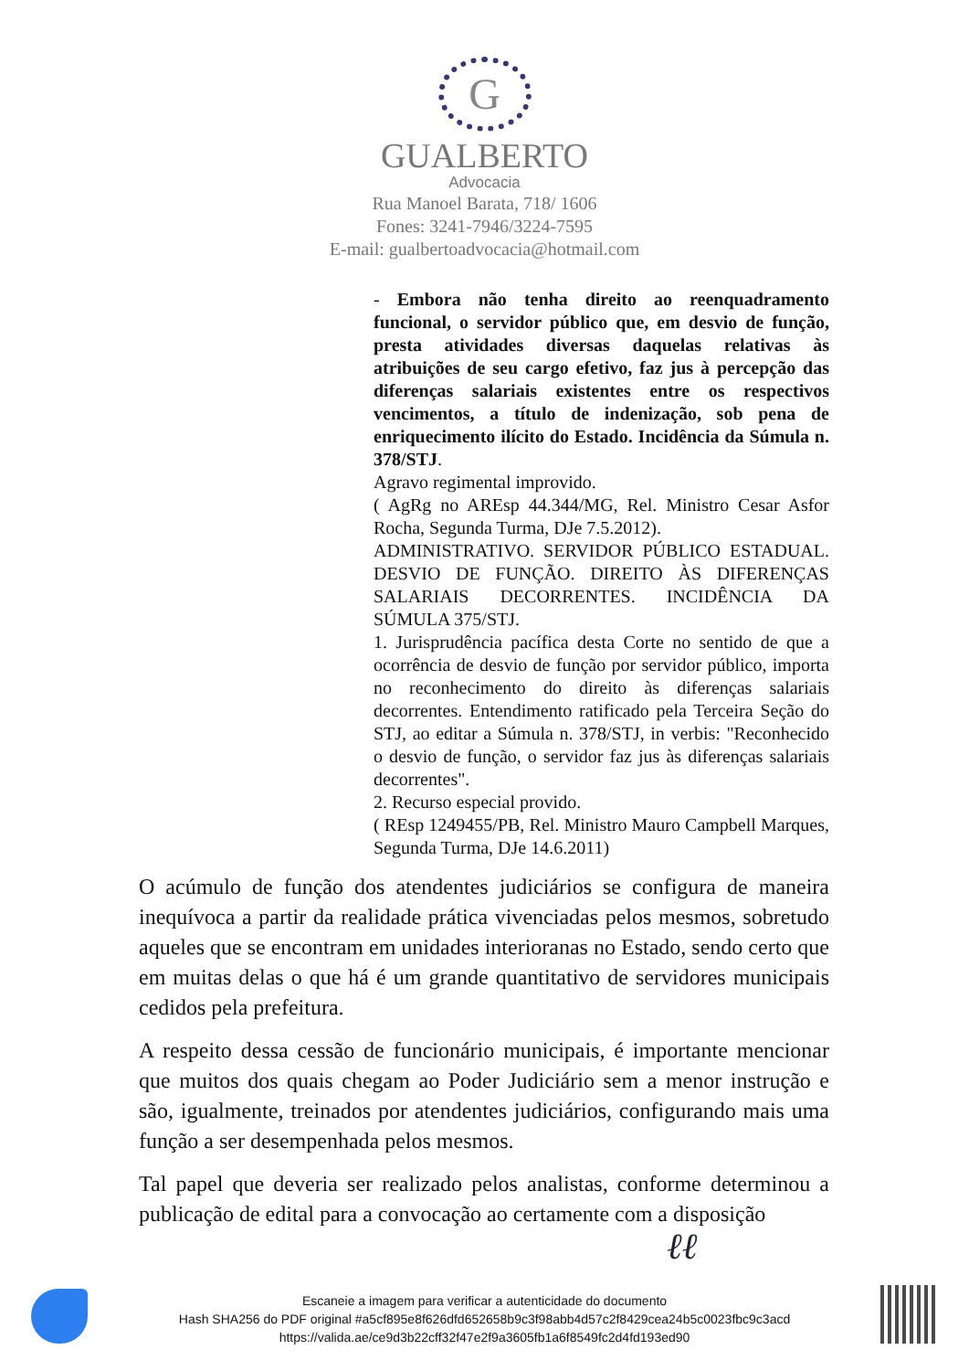G
GUALBERTO
Advocacia
Rua Manoel Barata, 718/ 1606
Fones: 3241-7946/3224-7595
E-mail: gualbertoadvocacia@hotmail.com
- Embora não tenha direito ao reenquadramento funcional, o servidor público que, em desvio de função, presta atividades diversas daquelas relativas às atribuições de seu cargo efetivo, faz jus à percepção das diferenças salariais existentes entre os respectivos vencimentos, a título de indenização, sob pena de enriquecimento ilícito do Estado. Incidência da Súmula n. 378/STJ.
Agravo regimental improvido.
( AgRg no AREsp 44.344/MG, Rel. Ministro Cesar Asfor Rocha, Segunda Turma, DJe 7.5.2012).
ADMINISTRATIVO. SERVIDOR PÚBLICO ESTADUAL. DESVIO DE FUNÇÃO. DIREITO ÀS DIFERENÇAS SALARIAIS DECORRENTES. INCIDÊNCIA DA SÚMULA 375/STJ.
1. Jurisprudência pacífica desta Corte no sentido de que a ocorrência de desvio de função por servidor público, importa no reconhecimento do direito às diferenças salariais decorrentes. Entendimento ratificado pela Terceira Seção do STJ, ao editar a Súmula n. 378/STJ, in verbis: "Reconhecido o desvio de função, o servidor faz jus às diferenças salariais decorrentes".
2. Recurso especial provido.
( REsp 1249455/PB, Rel. Ministro Mauro Campbell Marques, Segunda Turma, DJe 14.6.2011)
O acúmulo de função dos atendentes judiciários se configura de maneira inequívoca a partir da realidade prática vivenciadas pelos mesmos, sobretudo aqueles que se encontram em unidades interioranas no Estado, sendo certo que em muitas delas o que há é um grande quantitativo de servidores municipais cedidos pela prefeitura.
A respeito dessa cessão de funcionário municipais, é importante mencionar que muitos dos quais chegam ao Poder Judiciário sem a menor instrução e são, igualmente, treinados por atendentes judiciários, configurando mais uma função a ser desempenhada pelos mesmos.
Tal papel que deveria ser realizado pelos analistas, conforme determinou a publicação de edital para a convocação ao certamente com a disposição
ℓℓ
Escaneie a imagem para verificar a autenticidade do documento
Hash SHA256 do PDF original #a5cf895e8f626dfd652658b9c3f98abb4d57c2f8429cea24b5c0023fbc9c3acd
https://valida.ae/ce9d3b22cff32f47e2f9a3605fb1a6f8549fc2d4fd193ed90